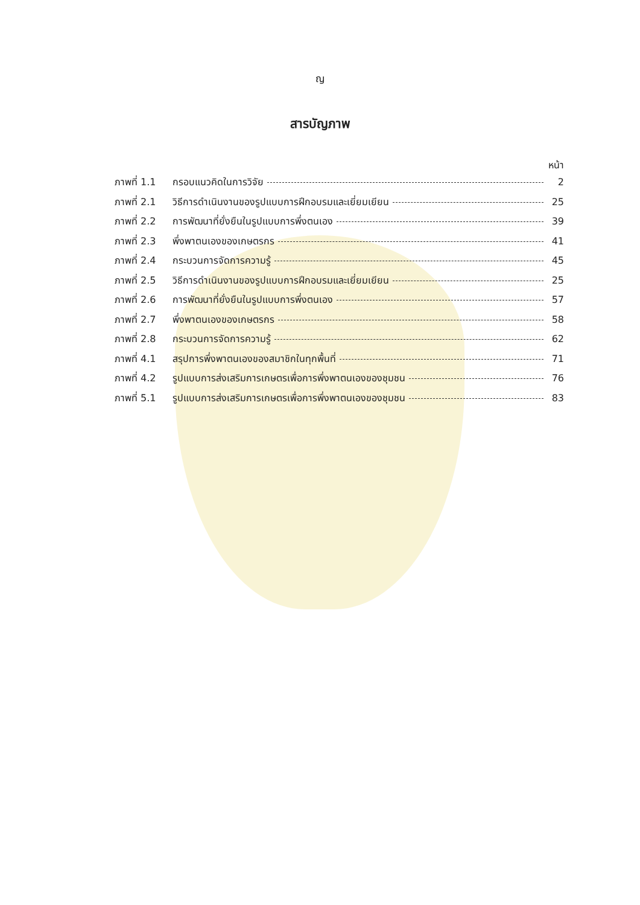ญ
สารบัญภาพ
หน้า
ภาพที่ 1.1 กรอบแนวคิดในการวิจัย 2
ภาพที่ 2.1 วิธีการดำเนินงานของรูปแบบการฝึกอบรมและเยี่ยมเยียน 25
ภาพที่ 2.2 การพัฒนาที่ยั่งยืนในรูปแบบการพึ่งตนเอง 39
ภาพที่ 2.3 พึ่งพาตนเองของเกษตรกร 41
ภาพที่ 2.4 กระบวนการจัดการความรู้ 45
ภาพที่ 2.5 วิธีการดำเนินงานของรูปแบบการฝึกอบรมและเยี่ยมเยียน 25
ภาพที่ 2.6 การพัฒนาที่ยั่งยืนในรูปแบบการพึ่งตนเอง 57
ภาพที่ 2.7 พึ่งพาตนเองของเกษตรกร 58
ภาพที่ 2.8 กระบวนการจัดการความรู้ 62
ภาพที่ 4.1 สรุปการพึ่งพาตนเองของสมาชิกในทุกพื้นที่ 71
ภาพที่ 4.2 รูปแบบการส่งเสริมการเกษตรเพื่อการพึ่งพาตนเองของชุมชน 76
ภาพที่ 5.1 รูปแบบการส่งเสริมการเกษตรเพื่อการพึ่งพาตนเองของชุมชน 83